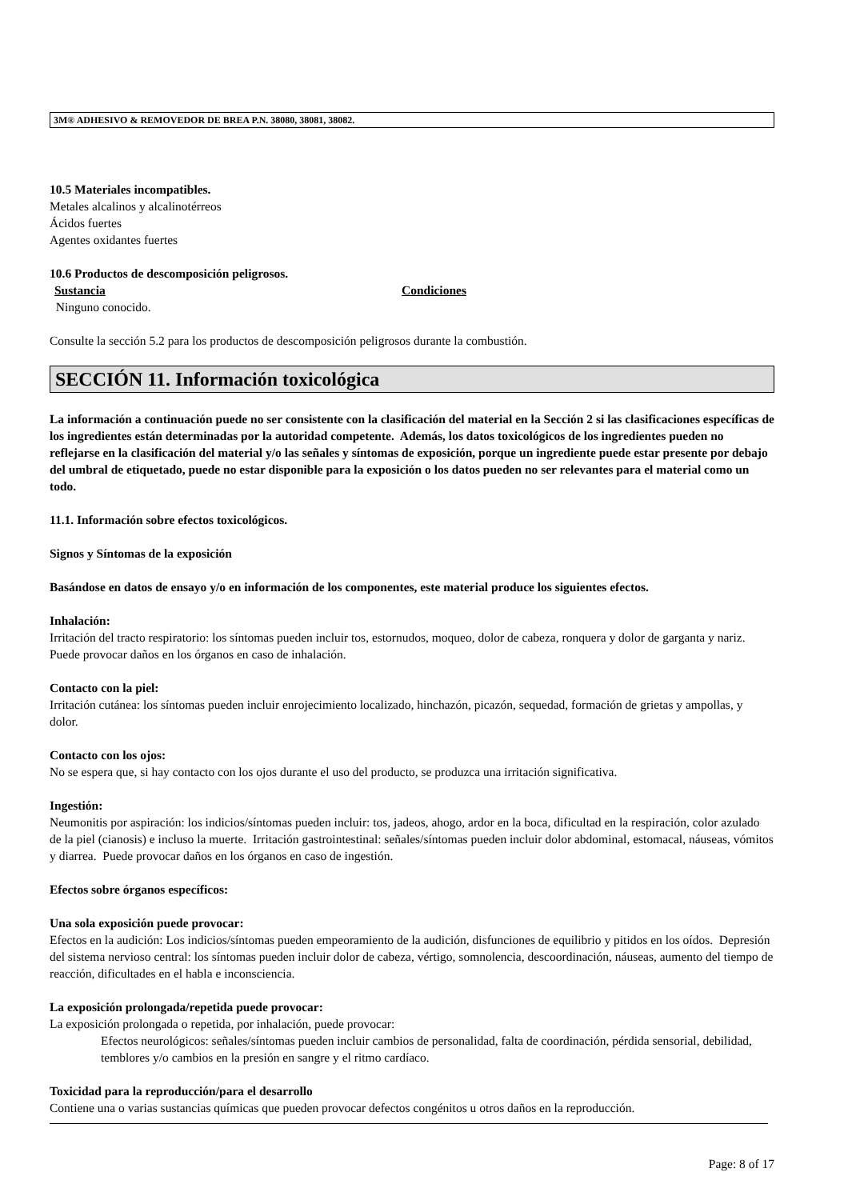3M® ADHESIVO & REMOVEDOR DE BREA P.N. 38080, 38081, 38082.
10.5 Materiales incompatibles.
Metales alcalinos y alcalinotérreos
Ácidos fuertes
Agentes oxidantes fuertes
10.6 Productos de descomposición peligrosos.
Sustancia Condiciones
Ninguno conocido.
Consulte la sección 5.2 para los productos de descomposición peligrosos durante la combustión.
SECCIÓN 11. Información toxicológica
La información a continuación puede no ser consistente con la clasificación del material en la Sección 2 si las clasificaciones específicas de los ingredientes están determinadas por la autoridad competente. Además, los datos toxicológicos de los ingredientes pueden no reflejarse en la clasificación del material y/o las señales y síntomas de exposición, porque un ingrediente puede estar presente por debajo del umbral de etiquetado, puede no estar disponible para la exposición o los datos pueden no ser relevantes para el material como un todo.
11.1. Información sobre efectos toxicológicos.
Signos y Síntomas de la exposición
Basándose en datos de ensayo y/o en información de los componentes, este material produce los siguientes efectos.
Inhalación:
Irritación del tracto respiratorio: los síntomas pueden incluir tos, estornudos, moqueo, dolor de cabeza, ronquera y dolor de garganta y nariz. Puede provocar daños en los órganos en caso de inhalación.
Contacto con la piel:
Irritación cutánea: los síntomas pueden incluir enrojecimiento localizado, hinchazón, picazón, sequedad, formación de grietas y ampollas, y dolor.
Contacto con los ojos:
No se espera que, si hay contacto con los ojos durante el uso del producto, se produzca una irritación significativa.
Ingestión:
Neumonitis por aspiración: los indicios/síntomas pueden incluir: tos, jadeos, ahogo, ardor en la boca, dificultad en la respiración, color azulado de la piel (cianosis) e incluso la muerte. Irritación gastrointestinal: señales/síntomas pueden incluir dolor abdominal, estomacal, náuseas, vómitos y diarrea. Puede provocar daños en los órganos en caso de ingestión.
Efectos sobre órganos específicos:
Una sola exposición puede provocar:
Efectos en la audición: Los indicios/síntomas pueden empeoramiento de la audición, disfunciones de equilibrio y pitidos en los oídos. Depresión del sistema nervioso central: los síntomas pueden incluir dolor de cabeza, vértigo, somnolencia, descoordinación, náuseas, aumento del tiempo de reacción, dificultades en el habla e inconsciencia.
La exposición prolongada/repetida puede provocar:
La exposición prolongada o repetida, por inhalación, puede provocar:
Efectos neurológicos: señales/síntomas pueden incluir cambios de personalidad, falta de coordinación, pérdida sensorial, debilidad, temblores y/o cambios en la presión en sangre y el ritmo cardíaco.
Toxicidad para la reproducción/para el desarrollo
Contiene una o varias sustancias químicas que pueden provocar defectos congénitos u otros daños en la reproducción.
Page: 8 of 17